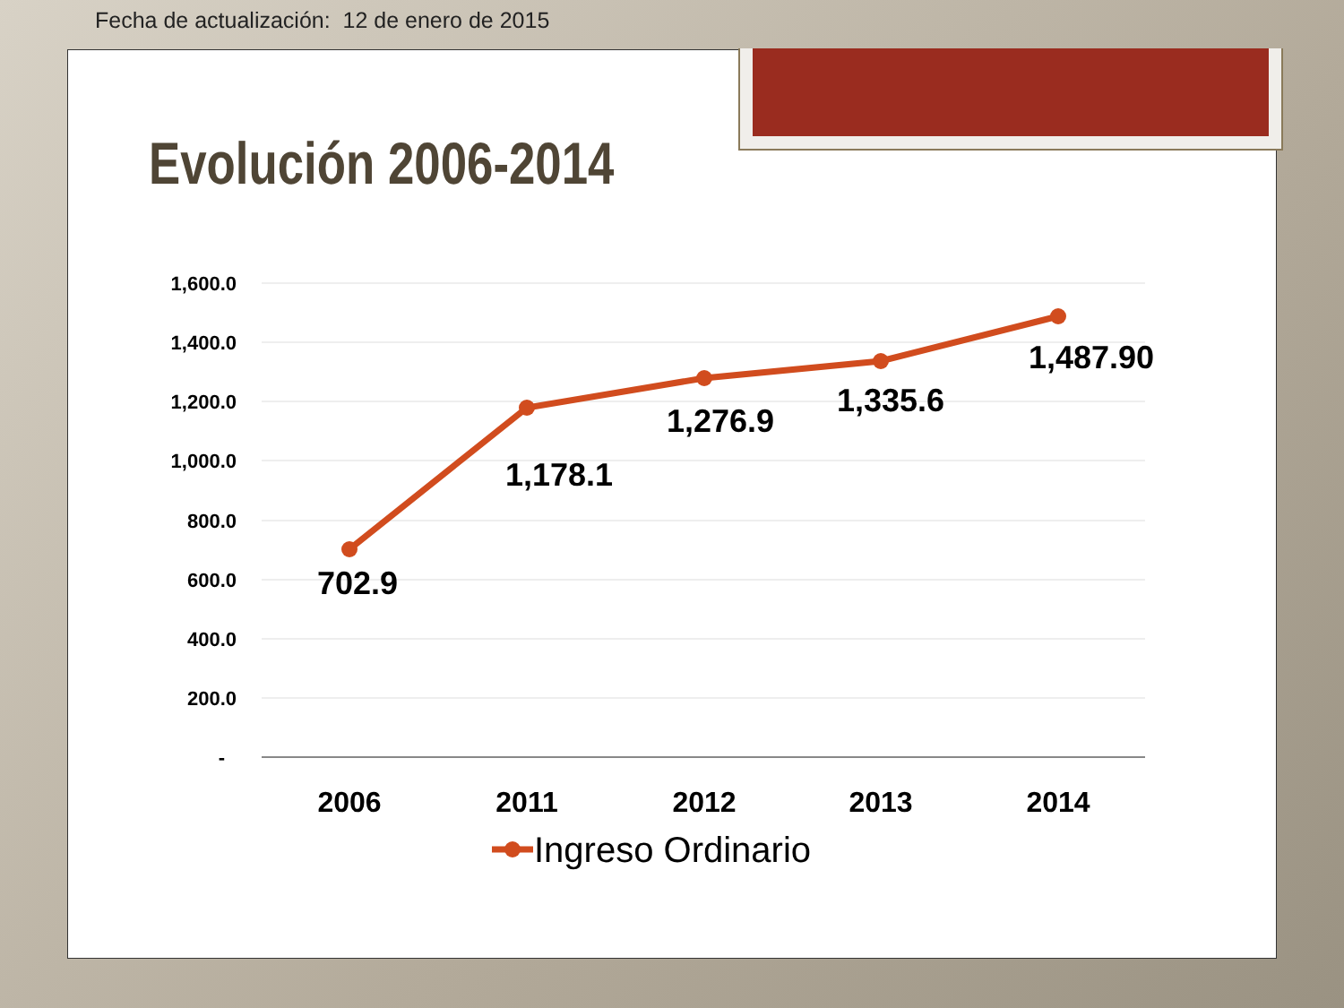Fecha de actualización: 12 de enero de 2015
Evolución 2006-2014
1,600.0
1,400.0
1,200.0
1,000.0
800.0
600.0
400.0
200.0
-
702.9
1,178.1
1,276.9
1,335.6
1,487.90
2006
2011
2012
2013
2014
Ingreso Ordinario